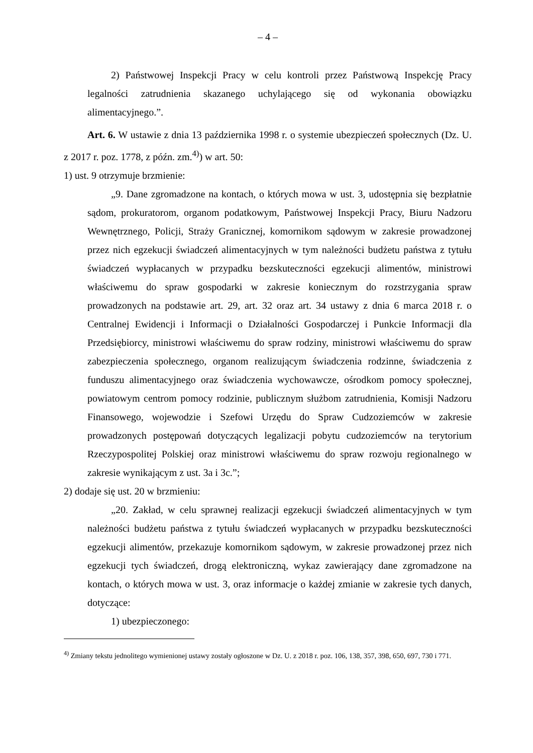– 4 –
2) Państwowej Inspekcji Pracy w celu kontroli przez Państwową Inspekcję Pracy legalności zatrudnienia skazanego uchylającego się od wykonania obowiązku alimentacyjnego.”.
Art. 6. W ustawie z dnia 13 października 1998 r. o systemie ubezpieczeń społecznych (Dz. U. z 2017 r. poz. 1778, z późn. zm.<sup>4)</sup>) w art. 50:
1) ust. 9 otrzymuje brzmienie:
„9. Dane zgromadzone na kontach, o których mowa w ust. 3, udostępnia się bezpłatnie sądom, prokuratorom, organom podatkowym, Państwowej Inspekcji Pracy, Biuru Nadzoru Wewnętrznego, Policji, Straży Granicznej, komornikom sądowym w zakresie prowadzonej przez nich egzekucji świadczeń alimentacyjnych w tym należności budżetu państwa z tytułu świadczeń wypłacanych w przypadku bezskuteczności egzekucji alimentów, ministrowi właściwemu do spraw gospodarki w zakresie koniecznym do rozstrzygania spraw prowadzonych na podstawie art. 29, art. 32 oraz art. 34 ustawy z dnia 6 marca 2018 r. o Centralnej Ewidencji i Informacji o Działalności Gospodarczej i Punkcie Informacji dla Przedsiębiorcy, ministrowi właściwemu do spraw rodziny, ministrowi właściwemu do spraw zabezpieczenia społecznego, organom realizującym świadczenia rodzinne, świadczenia z funduszu alimentacyjnego oraz świadczenia wychowawcze, ośrodkom pomocy społecznej, powiatowym centrom pomocy rodzinie, publicznym służbom zatrudnienia, Komisji Nadzoru Finansowego, wojewodzie i Szefowi Urzędu do Spraw Cudzoziemców w zakresie prowadzonych postępowań dotyczących legalizacji pobytu cudzoziemców na terytorium Rzeczypospolitej Polskiej oraz ministrowi właściwemu do spraw rozwoju regionalnego w zakresie wynikającym z ust. 3a i 3c.”;
2) dodaje się ust. 20 w brzmieniu:
„20. Zakład, w celu sprawnej realizacji egzekucji świadczeń alimentacyjnych w tym należności budżetu państwa z tytułu świadczeń wypłacanych w przypadku bezskuteczności egzekucji alimentów, przekazuje komornikom sądowym, w zakresie prowadzonej przez nich egzekucji tych świadczeń, drogą elektroniczną, wykaz zawierający dane zgromadzone na kontach, o których mowa w ust. 3, oraz informacje o każdej zmianie w zakresie tych danych, dotyczące:
1) ubezpieczonego:
<sup>4)</sup> Zmiany tekstu jednolitego wymienionej ustawy zostały ogłoszone w Dz. U. z 2018 r. poz. 106, 138, 357, 398, 650, 697, 730 i 771.